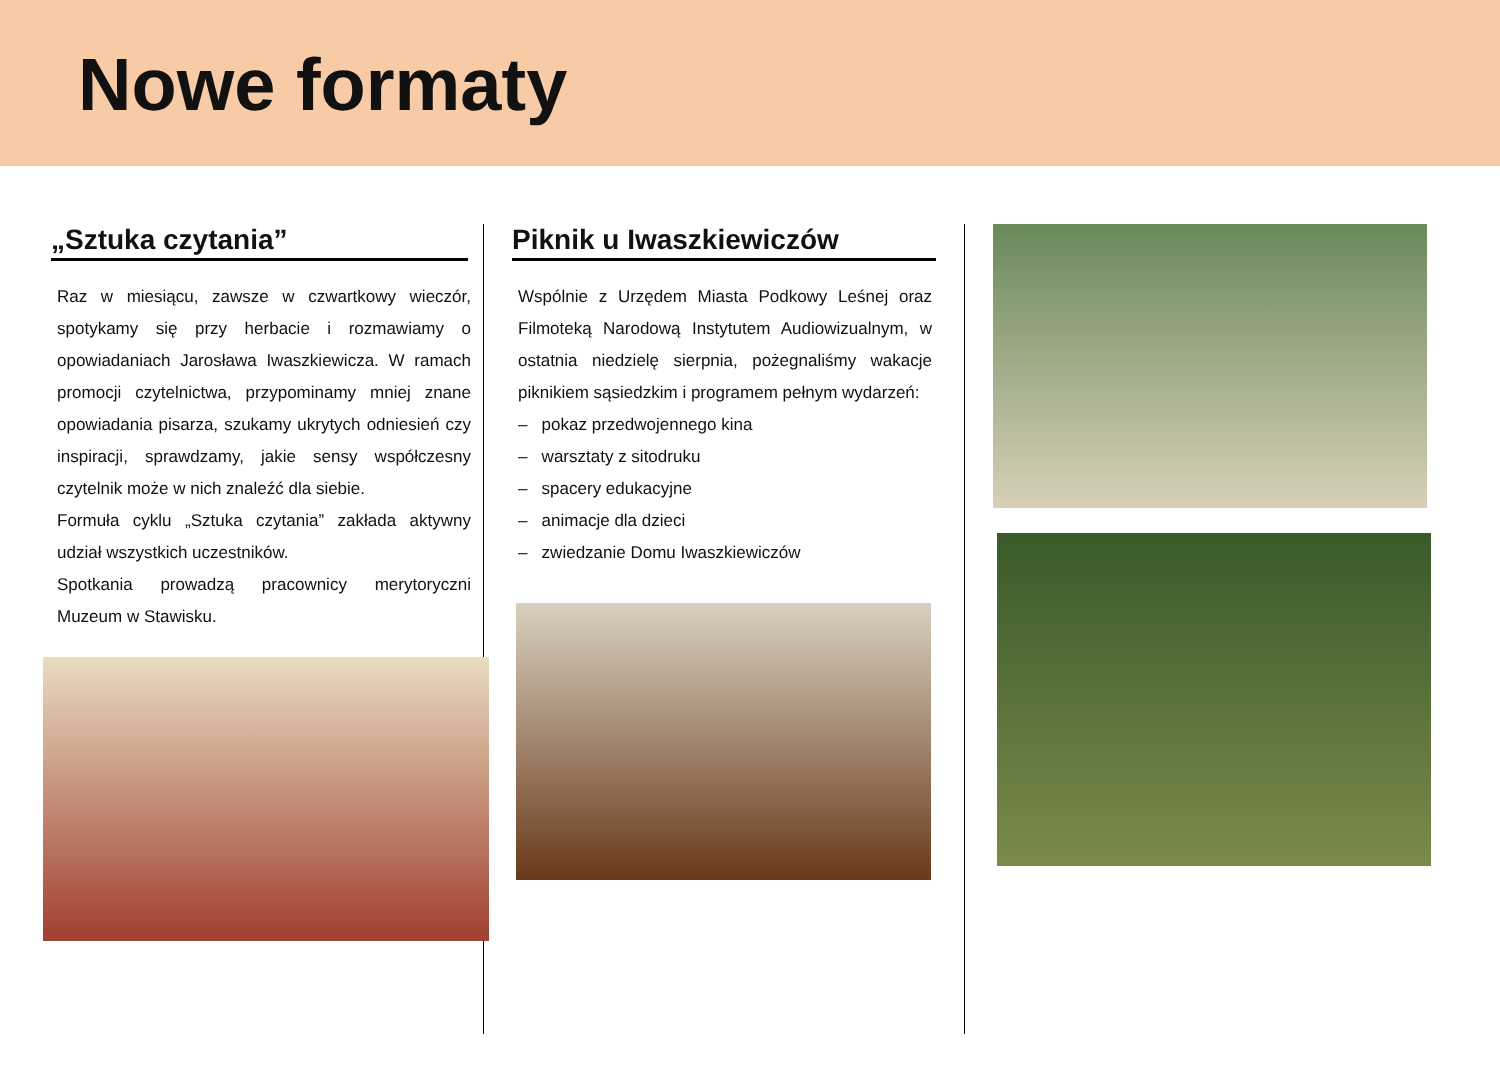Nowe formaty
„Sztuka czytania”
Raz w miesiącu, zawsze w czwartkowy wieczór, spotykamy się przy herbacie i rozmawiamy o opowiadaniach Jarosława Iwaszkiewicza. W ramach promocji czytelnictwa, przypominamy mniej znane opowiadania pisarza, szukamy ukrytych odniesień czy inspiracji, sprawdzamy, jakie sensy współczesny czytelnik może w nich znaleźć dla siebie.
Formuła cyklu „Sztuka czytania” zakłada aktywny udział wszystkich uczestników.
Spotkania prowadzą pracownicy merytoryczni Muzeum w Stawisku.
Piknik u Iwaszkiewiczów
Wspólnie z Urzędem Miasta Podkowy Leśnej oraz Filmoteką Narodową Instytutem Audiowizualnym, w ostatnia niedzielę sierpnia, pożegnaliśmy wakacje piknikiem sąsiedzkim i programem pełnym wydarzeń:
– pokaz przedwojennego kina
– warsztaty z sitodruku
– spacery edukacyjne
– animacje dla dzieci
– zwiedzanie Domu Iwaszkiewiczów